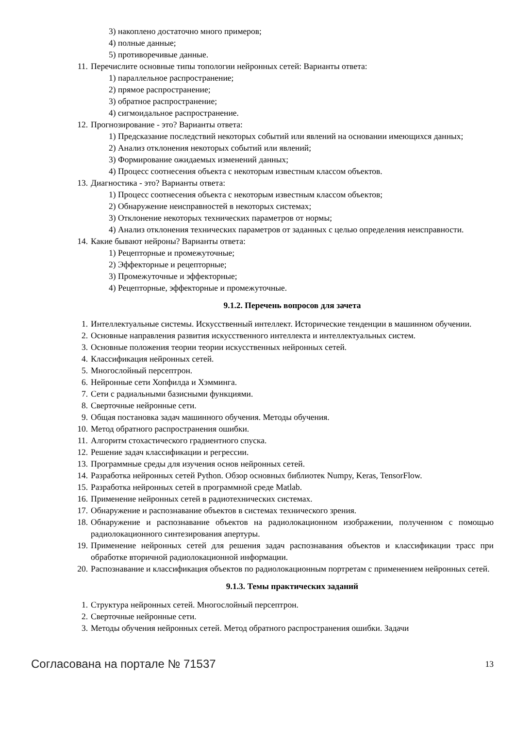3) накоплено достаточно много примеров;
4) полные данные;
5) противоречивые данные.
11. Перечислите основные типы топологии нейронных сетей: Варианты ответа:
1) параллельное распространение;
2) прямое распространение;
3) обратное распространение;
4) сигмоидальное распространение.
12. Прогнозирование - это? Варианты ответа:
1) Предсказание последствий некоторых событий или явлений на основании имеющихся данных;
2) Анализ отклонения некоторых событий или явлений;
3) Формирование ожидаемых изменений данных;
4) Процесс соотнесения объекта с некоторым известным классом объектов.
13. Диагностика - это? Варианты ответа:
1) Процесс соотнесения объекта с некоторым известным классом объектов;
2) Обнаружение неисправностей в некоторых системах;
3) Отклонение некоторых технических параметров от нормы;
4) Анализ отклонения технических параметров от заданных с целью определения неисправности.
14. Какие бывают нейроны? Варианты ответа:
1) Рецепторные и промежуточные;
2) Эффекторные и рецепторные;
3) Промежуточные и эффекторные;
4) Рецепторные, эффекторные и промежуточные.
9.1.2. Перечень вопросов для зачета
1. Интеллектуальные системы. Искусственный интеллект. Исторические тенденции в машинном обучении.
2. Основные направления развития искусственного интеллекта и интеллектуальных систем.
3. Основные положения теории теории искусственных нейронных сетей.
4. Классификация нейронных сетей.
5. Многослойный персептрон.
6. Нейронные сети Хопфилда и Хэмминга.
7. Сети с радиальными базисными функциями.
8. Сверточные нейронные сети.
9. Общая постановка задач машинного обучения. Методы обучения.
10. Метод обратного распространения ошибки.
11. Алгоритм стохастического градиентного спуска.
12. Решение задач классификации и регрессии.
13. Программные среды для изучения основ нейронных сетей.
14. Разработка нейронных сетей Python. Обзор основных библиотек Numpy, Keras, TensorFlow.
15. Разработка нейронных сетей в программной среде Matlab.
16. Применение нейронных сетей в радиотехнических системах.
17. Обнаружение и распознавание объектов в системах технического зрения.
18. Обнаружение и распознавание объектов на радиолокационном изображении, полученном с помощью радиолокационного синтезирования апертуры.
19. Применение нейронных сетей для решения задач распознавания объектов и классификации трасс при обработке вторичной радиолокационной информации.
20. Распознавание и классификация объектов по радиолокационным портретам с применением нейронных сетей.
9.1.3. Темы практических заданий
1. Структура нейронных сетей. Многослойный персептрон.
2. Сверточные нейронные сети.
3. Методы обучения нейронных сетей. Метод обратного распространения ошибки. Задачи
Согласована на портале № 71537 13